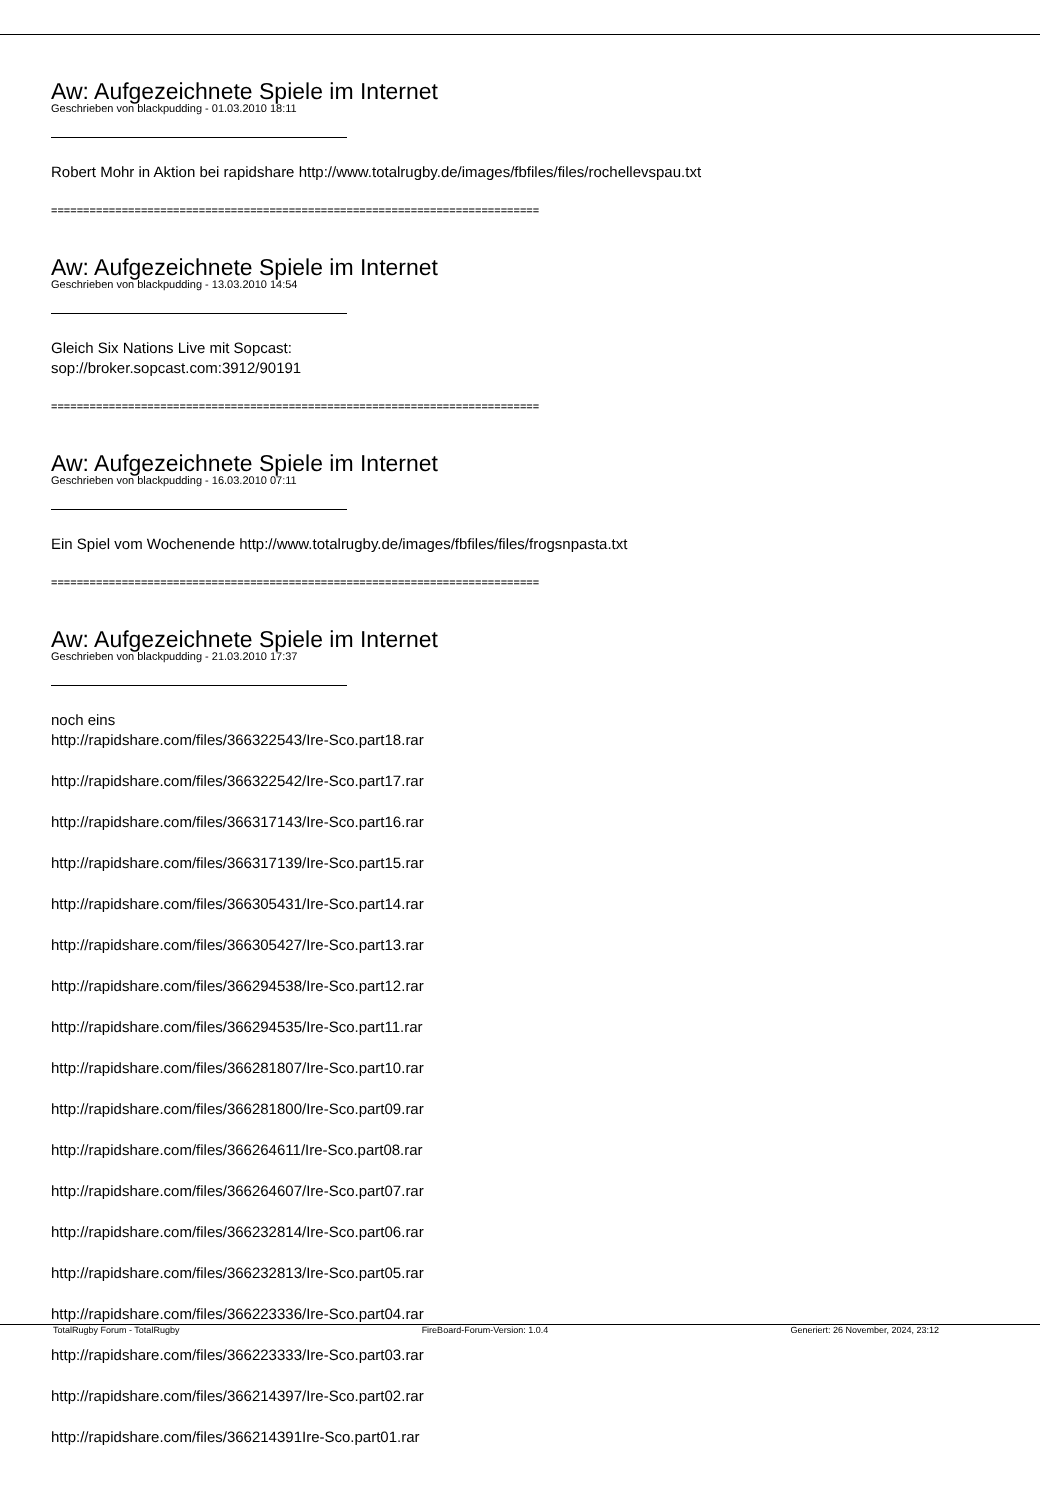Aw: Aufgezeichnete Spiele im Internet
Geschrieben von blackpudding - 01.03.2010 18:11
Robert Mohr in Aktion bei rapidshare http://www.totalrugby.de/images/fbfiles/files/rochellevspau.txt
============================================================================
Aw: Aufgezeichnete Spiele im Internet
Geschrieben von blackpudding - 13.03.2010 14:54
Gleich Six Nations Live mit Sopcast:
sop://broker.sopcast.com:3912/90191
============================================================================
Aw: Aufgezeichnete Spiele im Internet
Geschrieben von blackpudding - 16.03.2010 07:11
Ein Spiel vom Wochenende http://www.totalrugby.de/images/fbfiles/files/frogsnpasta.txt
============================================================================
Aw: Aufgezeichnete Spiele im Internet
Geschrieben von blackpudding - 21.03.2010 17:37
noch eins
http://rapidshare.com/files/366322543/Ire-Sco.part18.rar
http://rapidshare.com/files/366322542/Ire-Sco.part17.rar
http://rapidshare.com/files/366317143/Ire-Sco.part16.rar
http://rapidshare.com/files/366317139/Ire-Sco.part15.rar
http://rapidshare.com/files/366305431/Ire-Sco.part14.rar
http://rapidshare.com/files/366305427/Ire-Sco.part13.rar
http://rapidshare.com/files/366294538/Ire-Sco.part12.rar
http://rapidshare.com/files/366294535/Ire-Sco.part11.rar
http://rapidshare.com/files/366281807/Ire-Sco.part10.rar
http://rapidshare.com/files/366281800/Ire-Sco.part09.rar
http://rapidshare.com/files/366264611/Ire-Sco.part08.rar
http://rapidshare.com/files/366264607/Ire-Sco.part07.rar
http://rapidshare.com/files/366232814/Ire-Sco.part06.rar
http://rapidshare.com/files/366232813/Ire-Sco.part05.rar
http://rapidshare.com/files/366223336/Ire-Sco.part04.rar
http://rapidshare.com/files/366223333/Ire-Sco.part03.rar
http://rapidshare.com/files/366214397/Ire-Sco.part02.rar
http://rapidshare.com/files/366214391Ire-Sco.part01.rar
TotalRugby Forum - TotalRugby FireBoard-Forum-Version: 1.0.4 Generiert: 26 November, 2024, 23:12